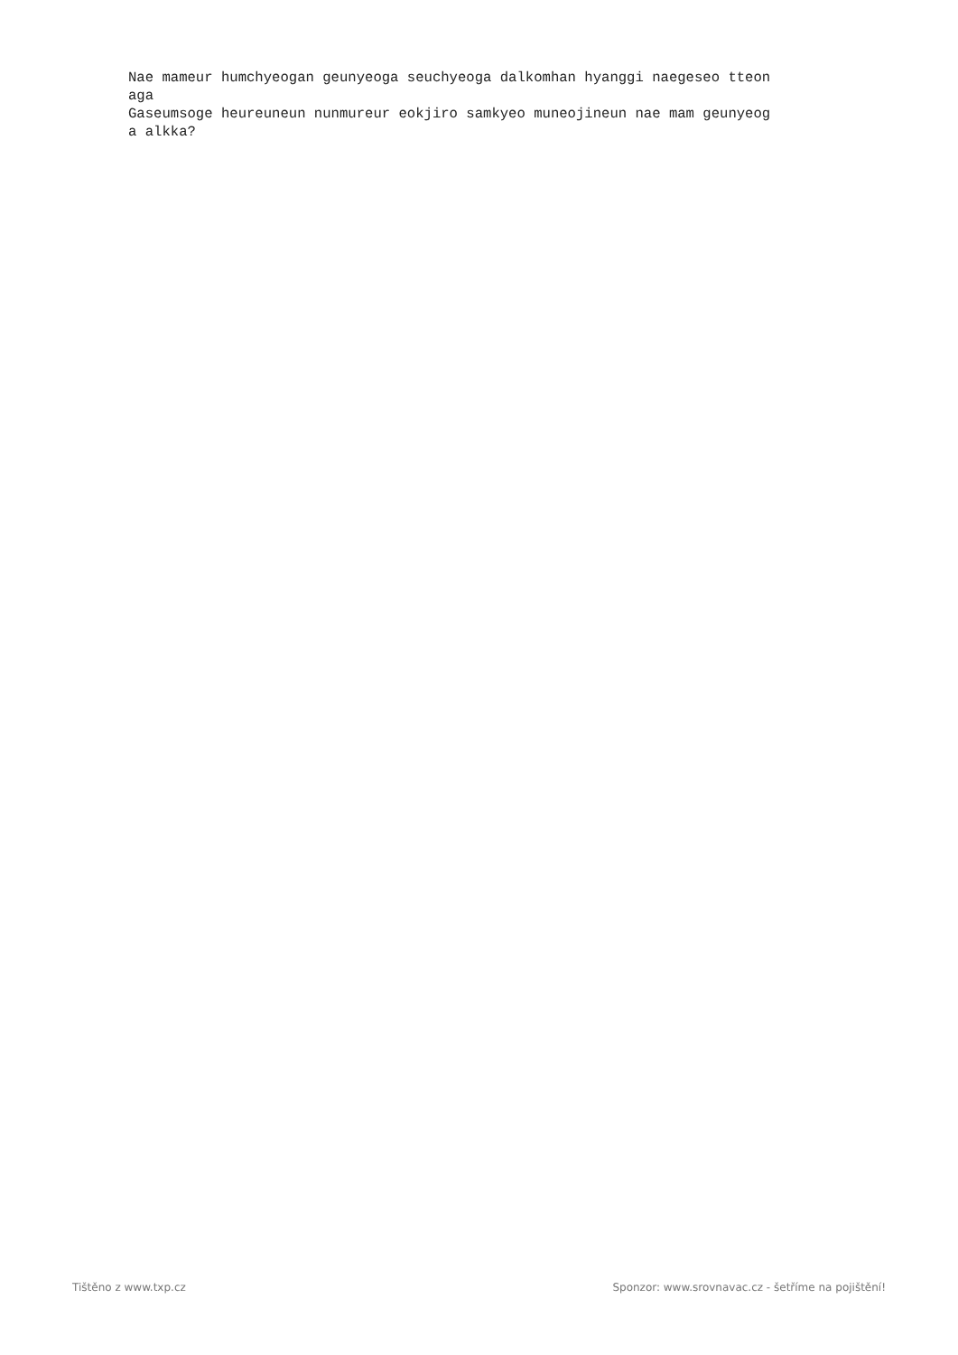Nae mameur humchyeogan geunyeoga seuchyeoga dalkomhan hyanggi naegeseo tteon aga Gaseumsoge heureuneun nunmureur eokjiro samkyeo muneojineun nae mam geunyeog a alkka?
Tištěno z www.txp.cz Sponzor: www.srovnavac.cz - šetříme na pojištění!